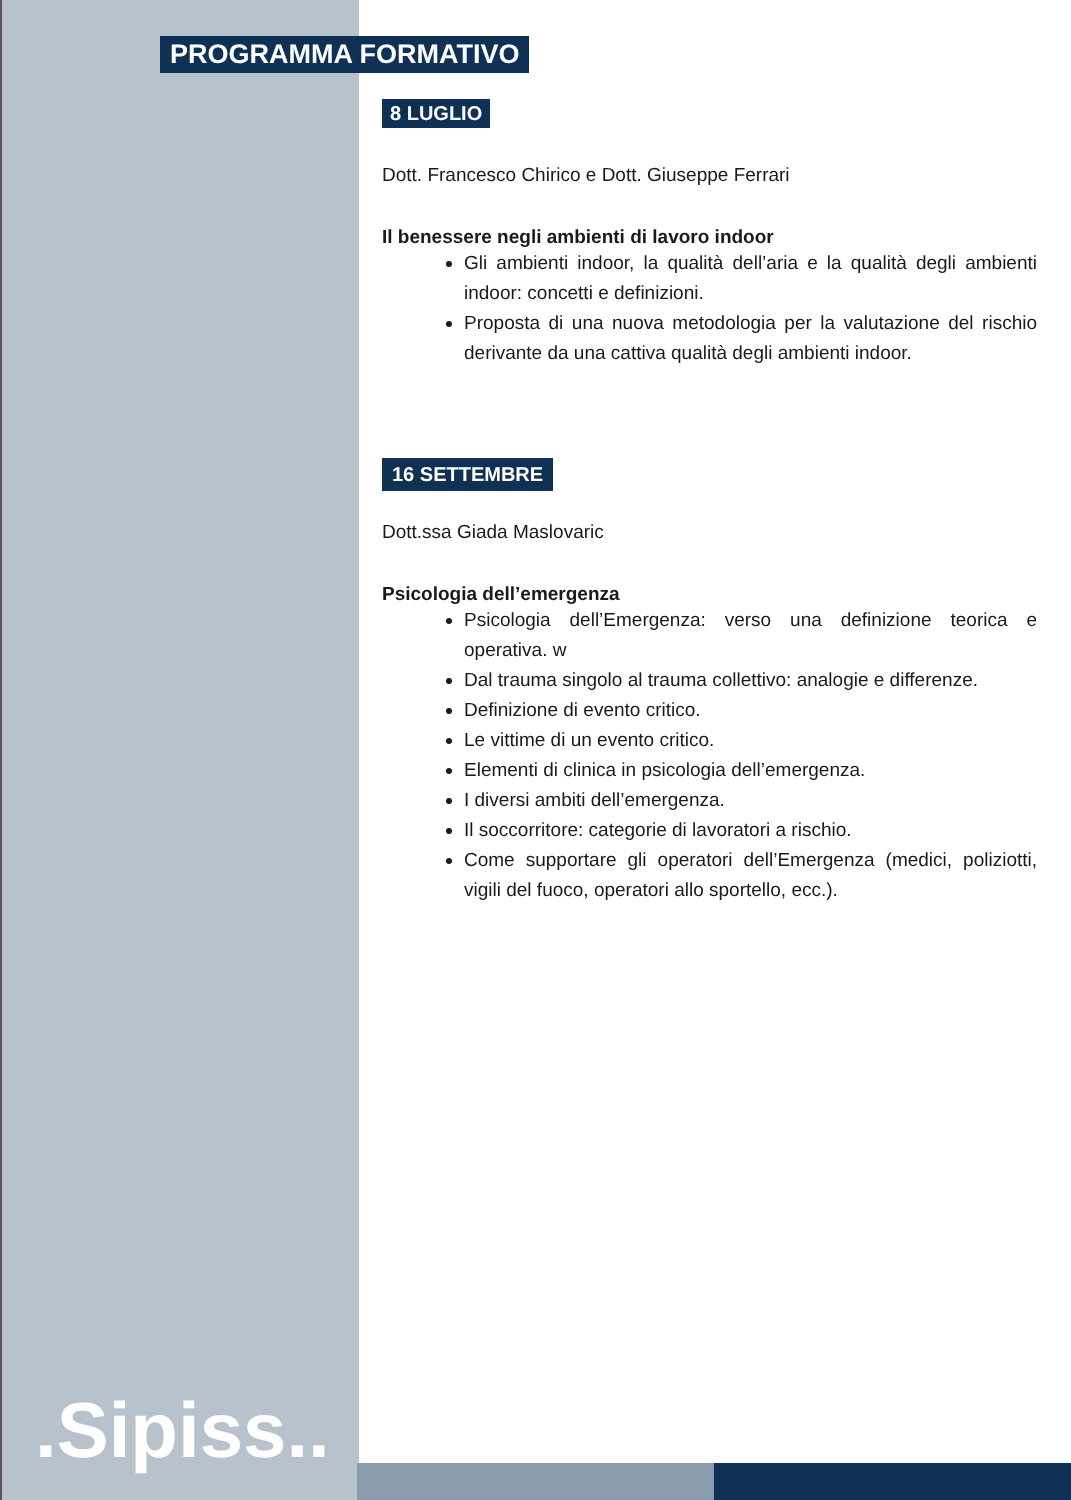PROGRAMMA FORMATIVO
8 LUGLIO
Dott. Francesco Chirico e Dott. Giuseppe Ferrari
Il benessere negli ambienti di lavoro indoor
Gli ambienti indoor, la qualità dell’aria e la qualità degli ambienti indoor: concetti e definizioni.
Proposta di una nuova metodologia per la valutazione del rischio derivante da una cattiva qualità degli ambienti indoor.
16 SETTEMBRE
Dott.ssa Giada Maslovaric
Psicologia dell’emergenza
Psicologia dell’Emergenza: verso una definizione teorica e operativa. w
Dal trauma singolo al trauma collettivo: analogie e differenze.
Definizione di evento critico.
Le vittime di un evento critico.
Elementi di clinica in psicologia dell’emergenza.
I diversi ambiti dell’emergenza.
Il soccorritore: categorie di lavoratori a rischio.
Come supportare gli operatori dell’Emergenza (medici, poliziotti, vigili del fuoco, operatori allo sportello, ecc.).
.Sipiss..